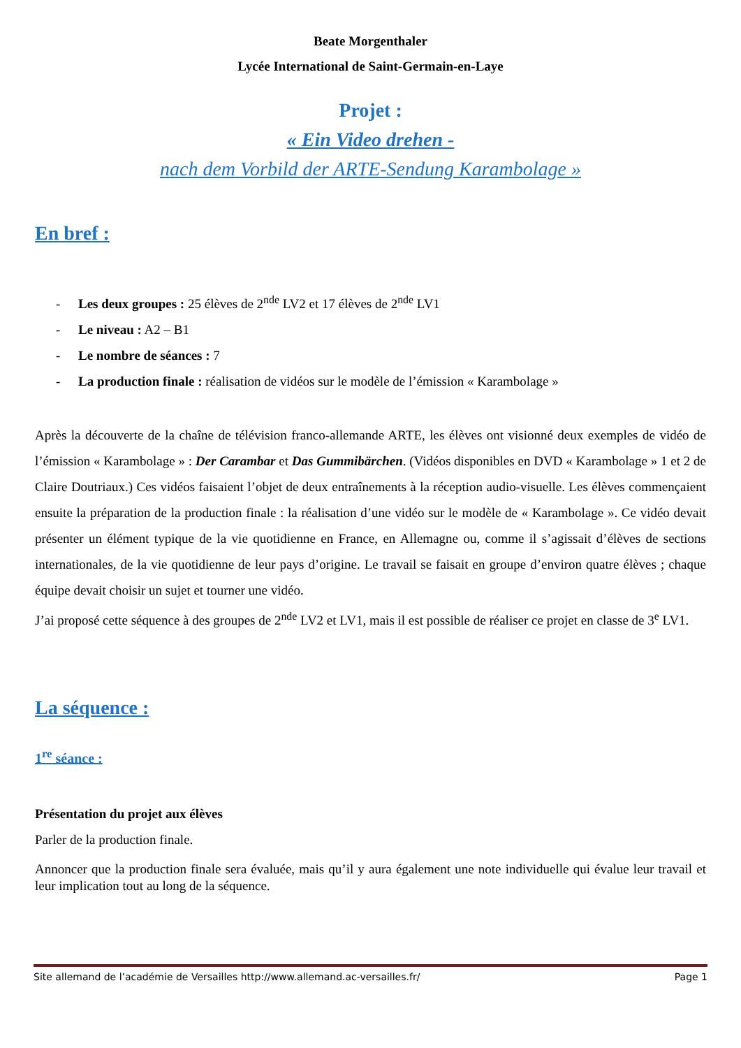Beate Morgenthaler
Lycée International de Saint-Germain-en-Laye
Projet :
« Ein Video drehen -
nach dem Vorbild der ARTE-Sendung Karambolage »
En bref :
- Les deux groupes : 25 élèves de 2<sup>nde</sup> LV2 et 17 élèves de 2<sup>nde</sup> LV1
- Le niveau : A2 – B1
- Le nombre de séances : 7
- La production finale : réalisation de vidéos sur le modèle de l’émission « Karambolage »
Après la découverte de la chaîne de télévision franco-allemande ARTE, les élèves ont visionné deux exemples de vidéo de l’émission « Karambolage » : Der Carambar et Das Gummibärchen. (Vidéos disponibles en DVD « Karambolage » 1 et 2 de Claire Doutriaux.) Ces vidéos faisaient l’objet de deux entraînements à la réception audio-visuelle. Les élèves commençaient ensuite la préparation de la production finale : la réalisation d’une vidéo sur le modèle de « Karambolage ». Ce vidéo devait présenter un élément typique de la vie quotidienne en France, en Allemagne ou, comme il s’agissait d’élèves de sections internationales, de la vie quotidienne de leur pays d’origine. Le travail se faisait en groupe d’environ quatre élèves ; chaque équipe devait choisir un sujet et tourner une vidéo.
J’ai proposé cette séquence à des groupes de 2<sup>nde</sup> LV2 et LV1, mais il est possible de réaliser ce projet en classe de 3<sup>e</sup> LV1.
La séquence :
1<sup>re</sup> séance :
Présentation du projet aux élèves
Parler de la production finale.
Annoncer que la production finale sera évaluée, mais qu’il y aura également une note individuelle qui évalue leur travail et leur implication tout au long de la séquence.
Site allemand de l’académie de Versailles http://www.allemand.ac-versailles.fr/ Page 1